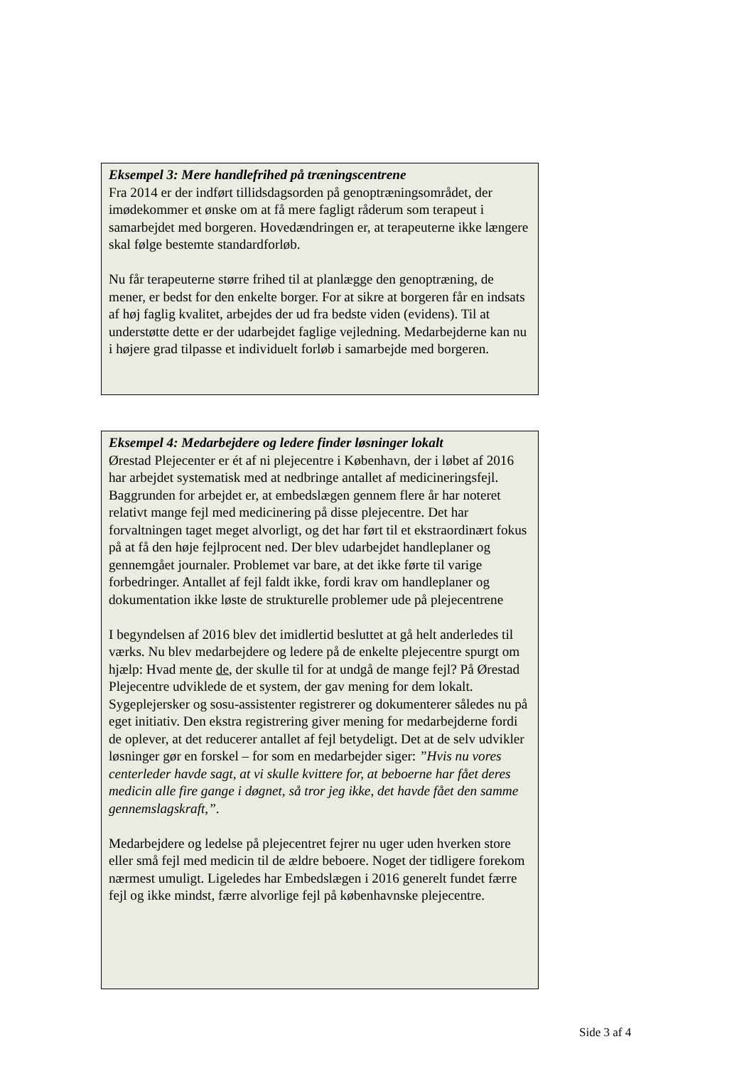Eksempel 3: Mere handlefrihed på træningscentrene
Fra 2014 er der indført tillidsdagsorden på genoptræningsområdet, der imødekommer et ønske om at få mere fagligt råderum som terapeut i samarbejdet med borgeren. Hovedændringen er, at terapeuterne ikke længere skal følge bestemte standardforløb.
Nu får terapeuterne større frihed til at planlægge den genoptræning, de mener, er bedst for den enkelte borger. For at sikre at borgeren får en indsats af høj faglig kvalitet, arbejdes der ud fra bedste viden (evidens). Til at understøtte dette er der udarbejdet faglige vejledning. Medarbejderne kan nu i højere grad tilpasse et individuelt forløb i samarbejde med borgeren.
Eksempel 4: Medarbejdere og ledere finder løsninger lokalt
Ørestad Plejecenter er ét af ni plejecentre i København, der i løbet af 2016 har arbejdet systematisk med at nedbringe antallet af medicineringsfejl. Baggrunden for arbejdet er, at embedslægen gennem flere år har noteret relativt mange fejl med medicinering på disse plejecentre. Det har forvaltningen taget meget alvorligt, og det har ført til et ekstraordinært fokus på at få den høje fejlprocent ned. Der blev udarbejdet handleplaner og gennemgået journaler. Problemet var bare, at det ikke førte til varige forbedringer. Antallet af fejl faldt ikke, fordi krav om handleplaner og dokumentation ikke løste de strukturelle problemer ude på plejecentrene
I begyndelsen af 2016 blev det imidlertid besluttet at gå helt anderledes til værks. Nu blev medarbejdere og ledere på de enkelte plejecentre spurgt om hjælp: Hvad mente de, der skulle til for at undgå de mange fejl? På Ørestad Plejecentre udviklede de et system, der gav mening for dem lokalt. Sygeplejersker og sosu-assistenter registrerer og dokumenterer således nu på eget initiativ. Den ekstra registrering giver mening for medarbejderne fordi de oplever, at det reducerer antallet af fejl betydeligt. Det at de selv udvikler løsninger gør en forskel – for som en medarbejder siger: ”Hvis nu vores centerleder havde sagt, at vi skulle kvittere for, at beboerne har fået deres medicin alle fire gange i døgnet, så tror jeg ikke, det havde fået den samme gennemslagskraft,”.
Medarbejdere og ledelse på plejecentret fejrer nu uger uden hverken store eller små fejl med medicin til de ældre beboere. Noget der tidligere forekom nærmest umuligt. Ligeledes har Embedslægen i 2016 generelt fundet færre fejl og ikke mindst, færre alvorlige fejl på københavnske plejecentre.
Side 3 af 4